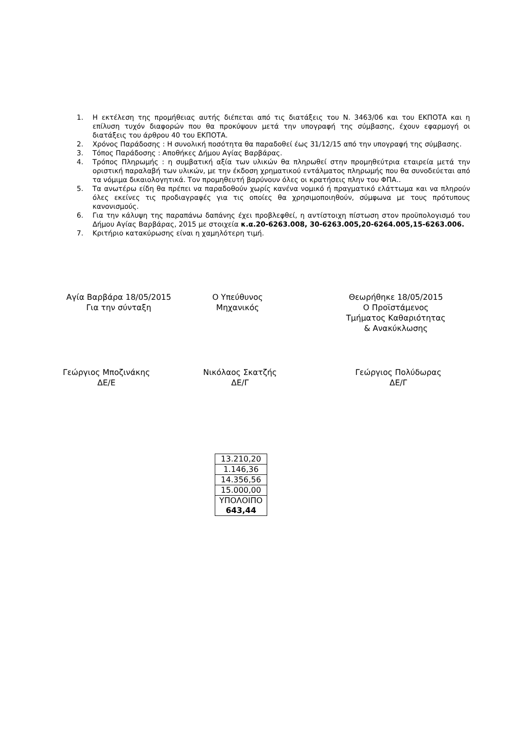1. Η εκτέλεση της προμήθειας αυτής διέπεται από τις διατάξεις του Ν. 3463/06 και του ΕΚΠΟΤΑ και η επίλυση τυχόν διαφορών που θα προκύψουν μετά την υπογραφή της σύμβασης, έχουν εφαρμογή οι διατάξεις του άρθρου 40 του ΕΚΠΟΤΑ.
2. Χρόνος Παράδοσης : Η συνολική ποσότητα θα παραδοθεί έως 31/12/15 από την υπογραφή της σύμβασης.
3. Τόπος Παράδοσης : Αποθήκες Δήμου Αγίας Βαρβάρας.
4. Τρόπος Πληρωμής : η συμβατική αξία των υλικών θα πληρωθεί στην προμηθεύτρια εταιρεία μετά την οριστική παραλαβή των υλικών, με την έκδοση χρηματικού εντάλματος πληρωμής που θα συνοδεύεται από τα νόμιμα δικαιολογητικά. Τον προμηθευτή βαρύνουν όλες οι κρατήσεις πλην του ΦΠΑ..
5. Τα ανωτέρω είδη θα πρέπει να παραδοθούν χωρίς κανένα νομικό ή πραγματικό ελάττωμα και να πληρούν όλες εκείνες τις προδιαγραφές για τις οποίες θα χρησιμοποιηθούν, σύμφωνα με τους πρότυπους κανονισμούς.
6. Για την κάλυψη της παραπάνω δαπάνης έχει προβλεφθεί, η αντίστοιχη πίστωση στον προϋπολογισμό του Δήμου Αγίας Βαρβάρας, 2015 με στοιχεία κ.α.20-6263.008, 30-6263.005,20-6264.005,15-6263.006.
7. Κριτήριο κατακύρωσης είναι η χαμηλότερη τιμή.
Αγία Βαρβάρα 18/05/2015
Για την σύνταξη
Ο Υπεύθυνος
Μηχανικός
Θεωρήθηκε 18/05/2015
Ο Προϊστάμενος
Τμήματος Καθαριότητας
& Ανακύκλωσης
Γεώργιος Μποζινάκης
ΔΕ/Ε
Νικόλαος Σκατζής
ΔΕ/Γ
Γεώργιος Πολύδωρας
ΔΕ/Γ
| 13.210,20 |
| 1.146,36 |
| 14.356,56 |
| 15.000,00 |
| ΥΠΟΛΟΙΠΟ 643,44 |